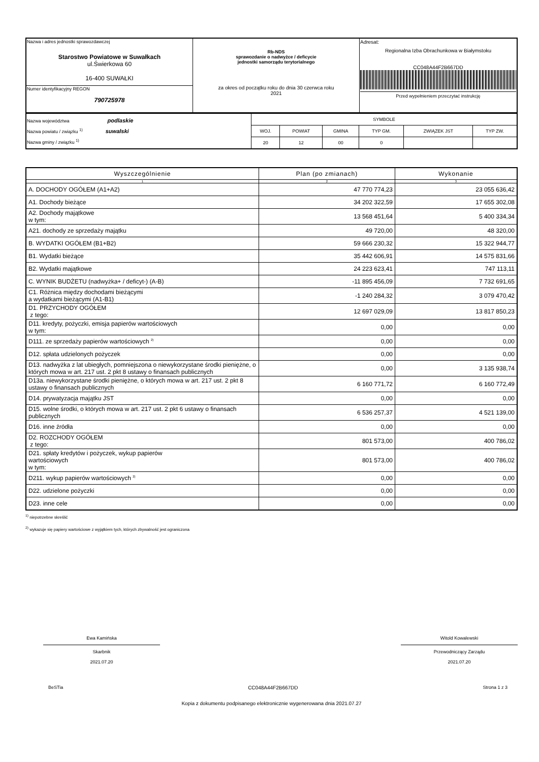| Nazwa i adres jednostki sprawozdawczej Starostwo Powiatowe w Suwałkach ul.Świerkowa 60 16-400 SUWAŁKI | Rb-NDS sprawozdanie o nadwyżce / deficycie jednostki samorządu terytorialnego za okres od początku roku do dnia 30 czerwca roku 2021 | Adresat: Regionalna Izba Obrachunkowa w Białymstoku CC048A44F2B667DD Przed wypełnieniem przeczytać instrukcję |
| Numer identyfikacyjny REGON 790725978 | | |
| Nazwa województwa podlaskie Nazwa powiatu / związku <sup>1)</sup> suwalski Nazwa gminy / związku <sup>1)</sup> | SYMBOLE | | | | | |
| | WOJ. | POWIAT | GMINA | TYP GM. | ZWIĄZEK JST | TYP ZW. |
| | 20 | 12 | 00 | 0 | | |
| Wyszczególnienie | Plan (po zmianach) | Wykonanie |
| --- | --- | --- |
| 1 | 2 | 3 |
| A. DOCHODY OGÓŁEM (A1+A2) | 47 770 774,23 | 23 055 636,42 |
| A1. Dochody bieżące | 34 202 322,59 | 17 655 302,08 |
| A2. Dochody majątkowe w tym: | 13 568 451,64 | 5 400 334,34 |
| A21. dochody ze sprzedaży majątku | 49 720,00 | 48 320,00 |
| B. WYDATKI OGÓŁEM (B1+B2) | 59 666 230,32 | 15 322 944,77 |
| B1. Wydatki bieżące | 35 442 606,91 | 14 575 831,66 |
| B2. Wydatki majątkowe | 24 223 623,41 | 747 113,11 |
| C. WYNIK BUDŻETU (nadwyżka+ / deficyt-) (A-B) | -11 895 456,09 | 7 732 691,65 |
| C1. Różnica między dochodami bieżącymi a wydatkami bieżącymi (A1-B1) | -1 240 284,32 | 3 079 470,42 |
| D1. PRZYCHODY OGÓŁEM z tego: | 12 697 029,09 | 13 817 850,23 |
| D11. kredyty, pożyczki, emisja papierów wartościowych w tym: | 0,00 | 0,00 |
| D111. ze sprzedaży papierów wartościowych <sup>2)</sup> | 0,00 | 0,00 |
| D12. spłata udzielonych pożyczek | 0,00 | 0,00 |
| D13. nadwyżka z lat ubiegłych, pomniejszona o niewykorzystane środki pieniężne, o których mowa w art. 217 ust. 2 pkt 8 ustawy o finansach publicznych | 0,00 | 3 135 938,74 |
| D13a. niewykorzystane środki pieniężne, o których mowa w art. 217 ust. 2 pkt 8 ustawy o finansach publicznych | 6 160 771,72 | 6 160 772,49 |
| D14. prywatyzacja majątku JST | 0,00 | 0,00 |
| D15. wolne środki, o których mowa w art. 217 ust. 2 pkt 6 ustawy o finansach publicznych | 6 536 257,37 | 4 521 139,00 |
| D16. inne źródła | 0,00 | 0,00 |
| D2. ROZCHODY OGÓŁEM z tego: | 801 573,00 | 400 786,02 |
| D21. spłaty kredytów i pożyczek, wykup papierów wartościowych w tym: | 801 573,00 | 400 786,02 |
| D211. wykup papierów wartościowych <sup>2)</sup> | 0,00 | 0,00 |
| D22. udzielone pożyczki | 0,00 | 0,00 |
| D23. inne cele | 0,00 | 0,00 |
<sup>1)</sup> niepotrzebne skreślić
<sup>2)</sup> wykazuje się papiery wartościowe z wyjątkiem tych, których zbywalność jest ograniczona
Ewa Kamińska
Skarbnik
2021.07.20
Witold Kowalewski
Przewodniczący Zarządu
2021.07.20
BeSTia CC048A44F2B667DD Strona 1 z 3
Kopia z dokumentu podpisanego elektronicznie wygenerowana dnia 2021.07.27